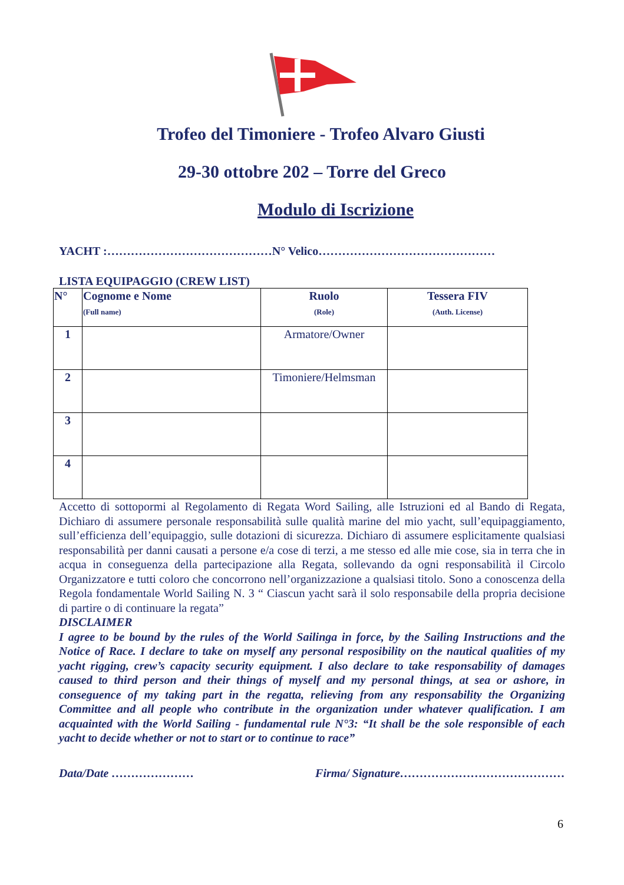Trofeo del Timoniere - Trofeo Alvaro Giusti
29-30 ottobre 202 – Torre del Greco
Modulo di Iscrizione
YACHT :……………………………………N° Velico………………………………………
LISTA EQUIPAGGIO (CREW LIST)
| N° | Cognome e Nome (Full name) | Ruolo (Role) | Tessera FIV (Auth. License) |
| --- | --- | --- | --- |
| 1 | | Armatore/Owner | |
| 2 | | Timoniere/Helmsman | |
| 3 | | | |
| 4 | | | |
Accetto di sottopormi al Regolamento di Regata Word Sailing, alle Istruzioni ed al Bando di Regata, Dichiaro di assumere personale responsabilità sulle qualità marine del mio yacht, sull’equipaggiamento, sull’efficienza dell’equipaggio, sulle dotazioni di sicurezza. Dichiaro di assumere esplicitamente qualsiasi responsabilità per danni causati a persone e/a cose di terzi, a me stesso ed alle mie cose, sia in terra che in acqua in conseguenza della partecipazione alla Regata, sollevando da ogni responsabilità il Circolo Organizzatore e tutti coloro che concorrono nell’organizzazione a qualsiasi titolo. Sono a conoscenza della Regola fondamentale World Sailing N. 3 “ Ciascun yacht sarà il solo responsabile della propria decisione di partire o di continuare la regata”
DISCLAIMER
I agree to be bound by the rules of the World Sailinga in force, by the Sailing Instructions and the Notice of Race. I declare to take on myself any personal resposibility on the nautical qualities of my yacht rigging, crew’s capacity security equipment. I also declare to take responsability of damages caused to third person and their things of myself and my personal things, at sea or ashore, in conseguence of my taking part in the regatta, relieving from any responsability the Organizing Committee and all people who contribute in the organization under whatever qualification. I am acquainted with the World Sailing - fundamental rule N°3: “It shall be the sole responsible of each yacht to decide whether or not to start or to continue to race”
Data/Date ………………… Firma/ Signature……………………………………
6